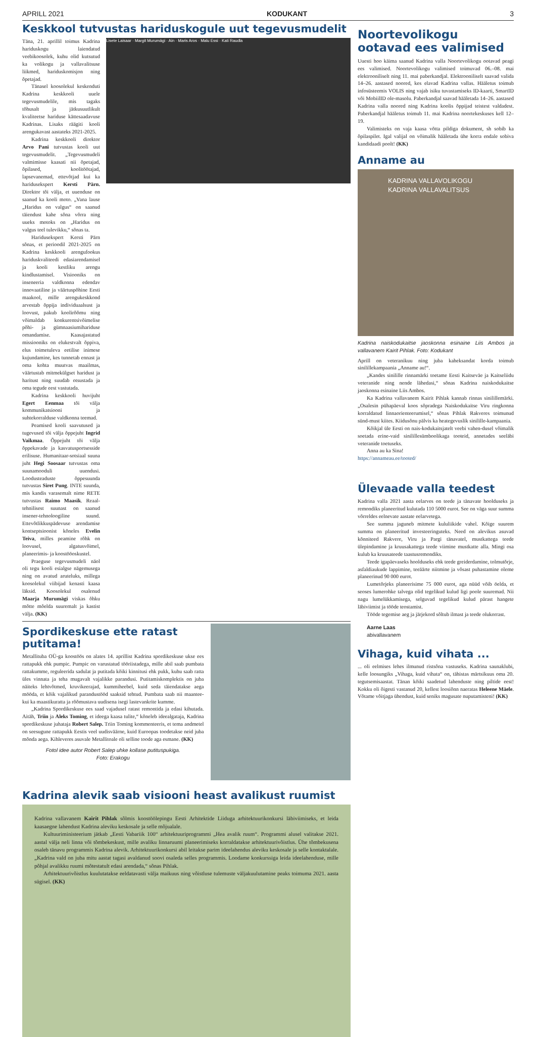APRILL 2021 KODUKANT 3
Keskkool tutvustas hariduskogule uut tegevusmudelit
Lisete Laisaar · Margit Murumägi · Ain · Maris Aros · Malu Essi · Kati Raudla
Täna, 21. aprillil toimus Kadrina hariduskogu laiendatud veebikoosolek, kuhu olid kutsutud ka volikogu ja vallavalitsuse liikmed, hariduskomisjon ning õpetajad.
Tänasel koosolekul keskenduti Kadrina keskkooli uuele tegevusmudelile, mis tagaks tõhusalt ja jätkusuutlikult kvaliteetse hariduse kättesaadavuse Kadrinas. Lisaks räägiti kooli arengukavast aastateks 2021-2025.
Kadrina keskkooli direktor Arvo Pani tutvustas kooli uut tegevusmudelit. „Tegevusmudeli valmimisse kaasati nii õpetajad, õpilased, koolitöötajad, lapsevanemad, ettevõtjad kui ka haridusekspert Kersti Pärn. Direktor tõi välja, et uuenduse on saanud ka kooli moto. „Vana lause „Haridus on valgus“ on saanud täiendust kahe sõna võrra ning uueks motoks on „Haridus on valgus teel tulevikku,“ sõnas ta.
Haridusekspert Kersti Pärn sõnas, et perioodil 2021-2025 on Kadrina keskkooli arengufookus hariduskvaliteedi edasiarendamisel ja kooli kestliku arengu kindlustamisel. Visiooniks on inseneeria valdkonna edendav innovaatiline ja väärtuspõhine Eesti maakool, mille arengukeskkond arvestab õppija individuaalsust ja loovust, pakub koolirõõmu ning võimaldab konkurentsivõimelise põhi- ja gümnaasiumihariduse omandamise. Kaasajastatud missiooniks on elukestvalt õppiva, elus toimetuleva eetilise inimese kujundamine, kes tunnetab ennast ja oma kohta muutvas maailmas, väärtustab mitmekülgset haridust ja haritust ning suudab otsustada ja oma tegude eest vastutada.
Kadrina keskkooli huvijuht Egert Eenmaa tõi välja kommunikatsiooni ja suhtekorralduse valdkonna teemad.
Peamised kooli saavutused ja tugevused tõi välja õppejuht Ingrid Vaikmaa. Õppejuht tõi välja õppekavade ja kasvatusportsesside erilisuse. Humanitaar-sotsiaal suuna juht Hegi Soosaar tutvustas oma suunamooduli uuendusi. Loodusteaduste õppesuunda tutvustas Siret Pung. INTE suunda, mis kandis varasemalt nime RETE tutvustas Raimo Maasik. Reaal-tehnilisest suunast on saanud insener-tehnoloogiline suund. Ettevõtlikkuspädevuse arendamise kontseptsioonist kõneles Evelin Teiva, milles peamine rõhk on loovusel, algatusvõimel, planeerimis- ja koostööoskustel.
Praeguse tegevusmudeli näol oli tegu kooli esialgse nägemusega ning on avatud aruteluks, millega koosolekul viibijad kenasti kaasa läksid. Koosolekul osalenud Maarja Murumägi viskas õhku mõtte mõelda suuremalt ja kastist välja. (KK)
Spordikeskuse ette ratast putitama!
Metallituba OÜ-ga koostöös on alates 14. aprillist Kadrina spordikeskuse ukse ees rattapukk ehk pumpic. Pumpic on varustatud tööriistadega, mille abil saab pumbata rattakumme, reguleerida sadulat ja putitada kõiki kinnitusi ehk pukk, kuhu saab ratta üles vinnata ja teha mugavalt vajalikke parandusi. Putitamiskomplektis on juba näiteks lehtvõtmed, kruvikeerajad, kummiheebel, kuid seda täiendatakse aega mööda, et kõik vajalikud parandustööd saaksid tehtud. Pumbata saab nii maantee- kui ka maastikuratta ja rõõmustava uudisena isegi lastevankrite kumme.
„Kadrina Spordikeskuse ees saad vajadusel ratast remontida ja edasi kihutada. Aitäh, Triin ja Aleks Toming, et ideega kaasa tulite,“ kõneleb ideealgataja, Kadrina spordikeskuse juhataja Robert Salep. Triin Toming kommenteeris, et tema andmetel on seesugune rattapukk Eestis veel uudisväärne, kuid Euroopas toodetakse neid juba mõnda aega. Kihleveres asuvale Metallitoale oli selline toode aga esmane. (KK)
Fotol idee autor Robert Salep uhke kollase putituspukiga.
Foto: Erakogu
Kadrina alevik saab visiooni heast avalikust ruumist
Kadrina vallavanem Kairit Pihlak sõlmis koostöölepingu Eesti Arhitektide Liiduga arhitektuurikonkursi läbiviimiseks, et leida kaasaegne lahendust Kadrina aleviku keskosale ja selle mõjualale.
Kultuuriministeerium jätkab „Eesti Vabariik 100“ arhitektuuriprogrammi „Hea avalik ruum“. Programmi alusel valitakse 2021. aastal välja neli linna või tõmbekeskust, mille avaliku linnaruumi planeerimiseks korraldatakse arhitektuurivõistlus. Ühe tõmbekusena osaleb tänavu programmis Kadrina alevik. Arhitektuurikonkursi abil leitakse parim ideelahendus aleviku keskosale ja selle kontaktalale. „Kadrina vald on juba mitu aastat tagasi avaldanud soovi osaleda selles programmis. Loodame konkurssiga leida ideelahenduse, mille põhjal avalikku ruumi mõtestatult edasi arendada,“ sõnas Pihlak.
Arhitektuurivõistlus kuulutatakse eeldatavasti välja maikuus ning võistluse tulemuste väljakuulutamine peaks toimuma 2021. aasta sügisel. (KK)
Noortevolikogu ootavad ees valimised
Uuesti hoo käima saanud Kadrina valla Noortevolikogu ootavad peagi ees valimised. Noortevolikogu valimised toimuvad 06.–08. mai elektrooniliselt ning 11. mai paberkandjal. Elektrooniliselt saavad valida 14–26. aastased noored, kes elavad Kadrina vallas. Hääletus toimub infosüsteemis VOLIS ning vajab isiku tuvastamiseks ID-kaarti, SmartID või MobiilID ole-masolu. Paberkandjal saavad hääletada 14–26. aastased Kadrina valla noored ning Kadrina koolis õppijad teistest valdadest. Paberkandjal hääletus toimub 11. mai Kadrina noortekeskuses kell 12–19.
Valimisteks on vaja kaasa võtta pildiga dokument, sh sobib ka õpilaspilet. Igal valijal on võimalik hääletada ühe korra endale sobiva kandidaadi poolt! (KK)
Anname au
KADRINA VALLAVOLIKOGU
KADRINA VALLAVALITSUS
Kadrina naiskodukaitse jaoskonna esinaine Liis Ambos ja vallavanem Kairit Pihlak. Foto: Kodukant
Aprill on veteranikuu ning juba kaheksandat korda toimub sinilillekampaania „Anname au!“.
„Kandes sinilille rinnamärki toetame Eesti Kaitseväe ja Kaitseliidu veteranide ning nende lähedasi,“ sõnas Kadrina naiskodukaitse jaoskonna esinaine Liis Ambos.
Ka Kadrina vallavanem Kairit Pihlak kannab rinnas sinilillemärki. „Osalesin pühapäeval koos sõpradega Naiskodukaitse Viru ringkonna korraldatud linnaorienteerumisel,“ sõnas Pihlak Rakveres toimunud sünd-must kiites. Kiidusõnu pälvis ka heategevuslik sinilille-kampaania.
Kõikjal üle Eesti on nais-kodukaitsjatelt veebi vahen-dusel võimalik soetada erine-vaid sinilillesümboolikaga tooteid, annetades seeläbi veteranide toetuseks.
Anna au ka Sina!
https://annameau.ee/tooted/
Ülevaade valla teedest
Kadrina valla 2021 aasta eelarves on teede ja tänavate hoolduseks ja remondiks planeeritud kulutada 110 5000 eurot. See on väga suur summa võrreldes eelnevate aastate eelarvetega.
See summa jaguneb mitmete kululiikide vahel. Kõige suurem summa on planeeritud investeeringuteks. Need on alevikus asuvad kõnniteed Rakvere, Viru ja Pargi tänavatel, mustkattega teede ülepindamine ja kruusakattega teede viimine mustkatte alla. Mingi osa kulub ka kruusateede taastusremondiks.
Teede igapäevaseks hoolduseks ehk teede greiderdamine, tolmutõrje, asfaldiaukude lappimine, teeäärte niitmine ja võsast puhastamine oleme planeerinud 90 000 eurot.
Lumetõrjeks planeerisime 75 000 eurot, aga nüüd võib öelda, et seoses lumerohke talvega olid tegelikud kulud ligi poole suuremad. Nii nagu lumelükkamisega, selguvad tegelikud kulud pärast hangete läbiviimist ja tööde teostamist.
Tööde tegemise aeg ja järjekord sõltub ilmast ja teede olukorrast.
Aarne Laas
abivallavanem
Vihaga, kuid vihata ...
... oli eelmises lehes ilmunud ristsõna vastuseks. Kadrina saunaklubi, kelle loosungiks „Vihaga, kuid vihata“ on, tähistas märtsikuus oma 20. tegutsemisaastat. Tänan kõiki saadetud lahenduste ning piltide eest! Kokku oli õigesti vastanud 20, kellest loosiõnn naeratas Heleene Mäele. Võtame võitjaga ühendust, kuid seniks magusate nuputamisteni! (KK)